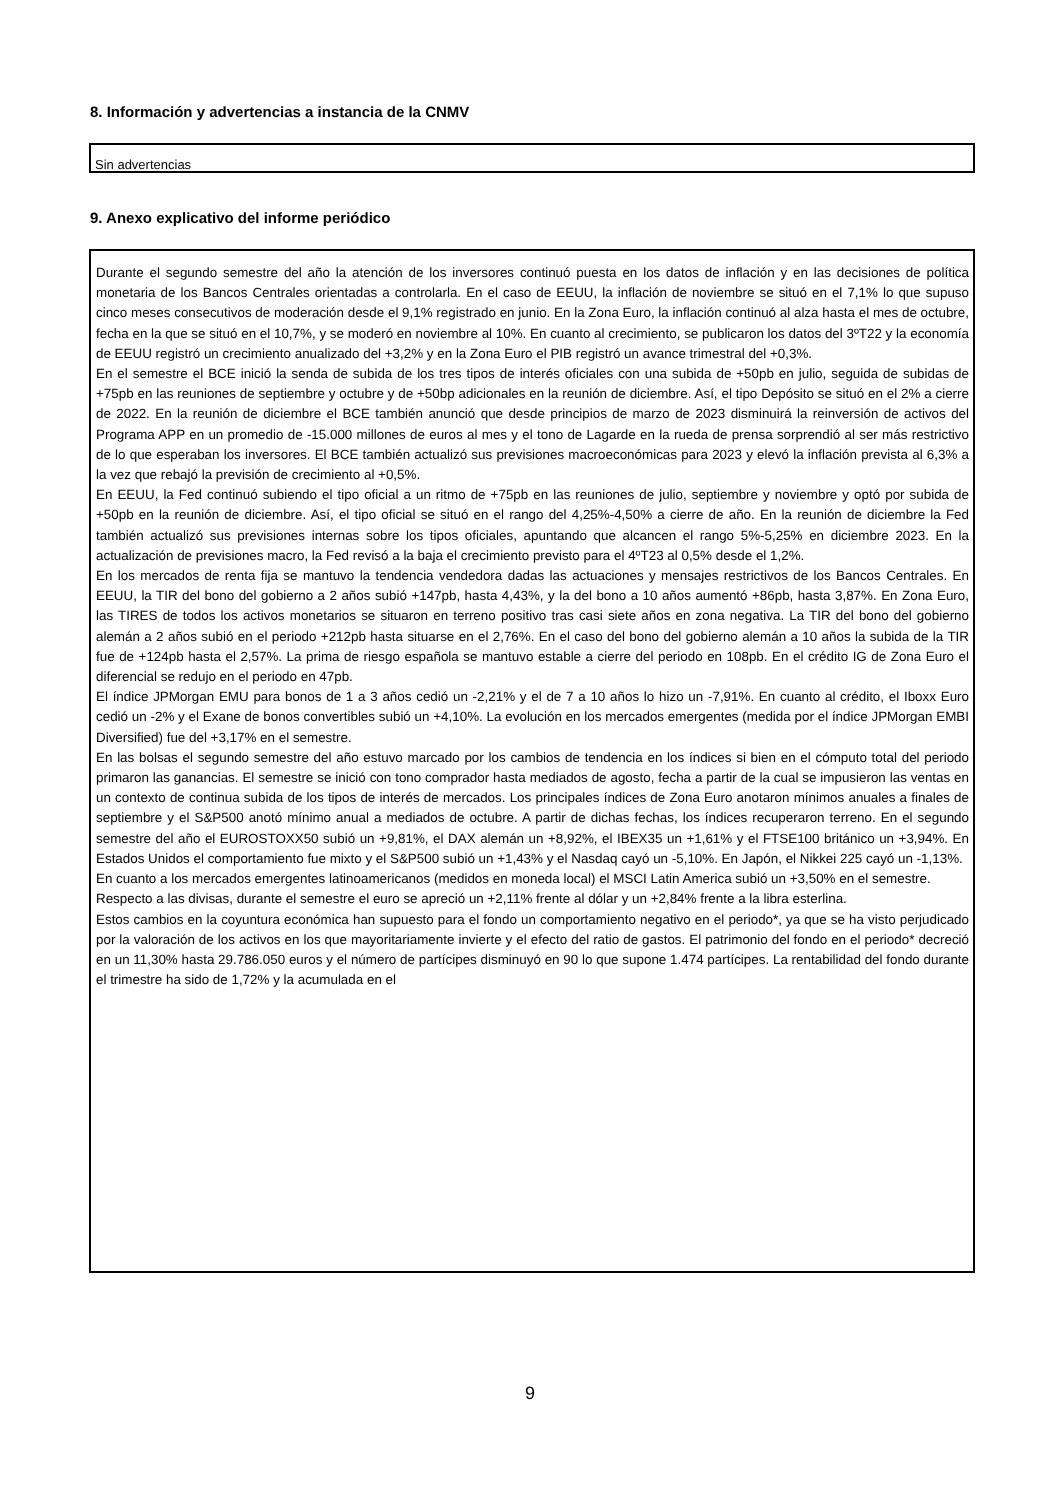8. Información y advertencias a instancia de la CNMV
Sin advertencias
9. Anexo explicativo del informe periódico
Durante el segundo semestre del año la atención de los inversores continuó puesta en los datos de inflación y en las decisiones de política monetaria de los Bancos Centrales orientadas a controlarla. En el caso de EEUU, la inflación de noviembre se situó en el 7,1% lo que supuso cinco meses consecutivos de moderación desde el 9,1% registrado en junio. En la Zona Euro, la inflación continuó al alza hasta el mes de octubre, fecha en la que se situó en el 10,7%, y se moderó en noviembre al 10%. En cuanto al crecimiento, se publicaron los datos del 3ºT22 y la economía de EEUU registró un crecimiento anualizado del +3,2% y en la Zona Euro el PIB registró un avance trimestral del +0,3%.
En el semestre el BCE inició la senda de subida de los tres tipos de interés oficiales con una subida de +50pb en julio, seguida de subidas de +75pb en las reuniones de septiembre y octubre y de +50bp adicionales en la reunión de diciembre. Así, el tipo Depósito se situó en el 2% a cierre de 2022. En la reunión de diciembre el BCE también anunció que desde principios de marzo de 2023 disminuirá la reinversión de activos del Programa APP en un promedio de -15.000 millones de euros al mes y el tono de Lagarde en la rueda de prensa sorprendió al ser más restrictivo de lo que esperaban los inversores. El BCE también actualizó sus previsiones macroeconómicas para 2023 y elevó la inflación prevista al 6,3% a la vez que rebajó la previsión de crecimiento al +0,5%.
En EEUU, la Fed continuó subiendo el tipo oficial a un ritmo de +75pb en las reuniones de julio, septiembre y noviembre y optó por subida de +50pb en la reunión de diciembre. Así, el tipo oficial se situó en el rango del 4,25%-4,50% a cierre de año. En la reunión de diciembre la Fed también actualizó sus previsiones internas sobre los tipos oficiales, apuntando que alcancen el rango 5%-5,25% en diciembre 2023. En la actualización de previsiones macro, la Fed revisó a la baja el crecimiento previsto para el 4ºT23 al 0,5% desde el 1,2%.
En los mercados de renta fija se mantuvo la tendencia vendedora dadas las actuaciones y mensajes restrictivos de los Bancos Centrales. En EEUU, la TIR del bono del gobierno a 2 años subió +147pb, hasta 4,43%, y la del bono a 10 años aumentó +86pb, hasta 3,87%. En Zona Euro, las TIRES de todos los activos monetarios se situaron en terreno positivo tras casi siete años en zona negativa. La TIR del bono del gobierno alemán a 2 años subió en el periodo +212pb hasta situarse en el 2,76%. En el caso del bono del gobierno alemán a 10 años la subida de la TIR fue de +124pb hasta el 2,57%. La prima de riesgo española se mantuvo estable a cierre del periodo en 108pb. En el crédito IG de Zona Euro el diferencial se redujo en el periodo en 47pb.
El índice JPMorgan EMU para bonos de 1 a 3 años cedió un -2,21% y el de 7 a 10 años lo hizo un -7,91%. En cuanto al crédito, el Iboxx Euro cedió un -2% y el Exane de bonos convertibles subió un +4,10%. La evolución en los mercados emergentes (medida por el índice JPMorgan EMBI Diversified) fue del +3,17% en el semestre.
En las bolsas el segundo semestre del año estuvo marcado por los cambios de tendencia en los índices si bien en el cómputo total del periodo primaron las ganancias. El semestre se inició con tono comprador hasta mediados de agosto, fecha a partir de la cual se impusieron las ventas en un contexto de continua subida de los tipos de interés de mercados. Los principales índices de Zona Euro anotaron mínimos anuales a finales de septiembre y el S&P500 anotó mínimo anual a mediados de octubre. A partir de dichas fechas, los índices recuperaron terreno. En el segundo semestre del año el EUROSTOXX50 subió un +9,81%, el DAX alemán un +8,92%, el IBEX35 un +1,61% y el FTSE100 británico un +3,94%. En Estados Unidos el comportamiento fue mixto y el S&P500 subió un +1,43% y el Nasdaq cayó un -5,10%. En Japón, el Nikkei 225 cayó un -1,13%.
En cuanto a los mercados emergentes latinoamericanos (medidos en moneda local) el MSCI Latin America subió un +3,50% en el semestre.
Respecto a las divisas, durante el semestre el euro se apreció un +2,11% frente al dólar y un +2,84% frente a la libra esterlina.
Estos cambios en la coyuntura económica han supuesto para el fondo un comportamiento negativo en el periodo*, ya que se ha visto perjudicado por la valoración de los activos en los que mayoritariamente invierte y el efecto del ratio de gastos. El patrimonio del fondo en el periodo* decreció en un 11,30% hasta 29.786.050 euros y el número de partícipes disminuyó en 90 lo que supone 1.474 partícipes. La rentabilidad del fondo durante el trimestre ha sido de 1,72% y la acumulada en el
9